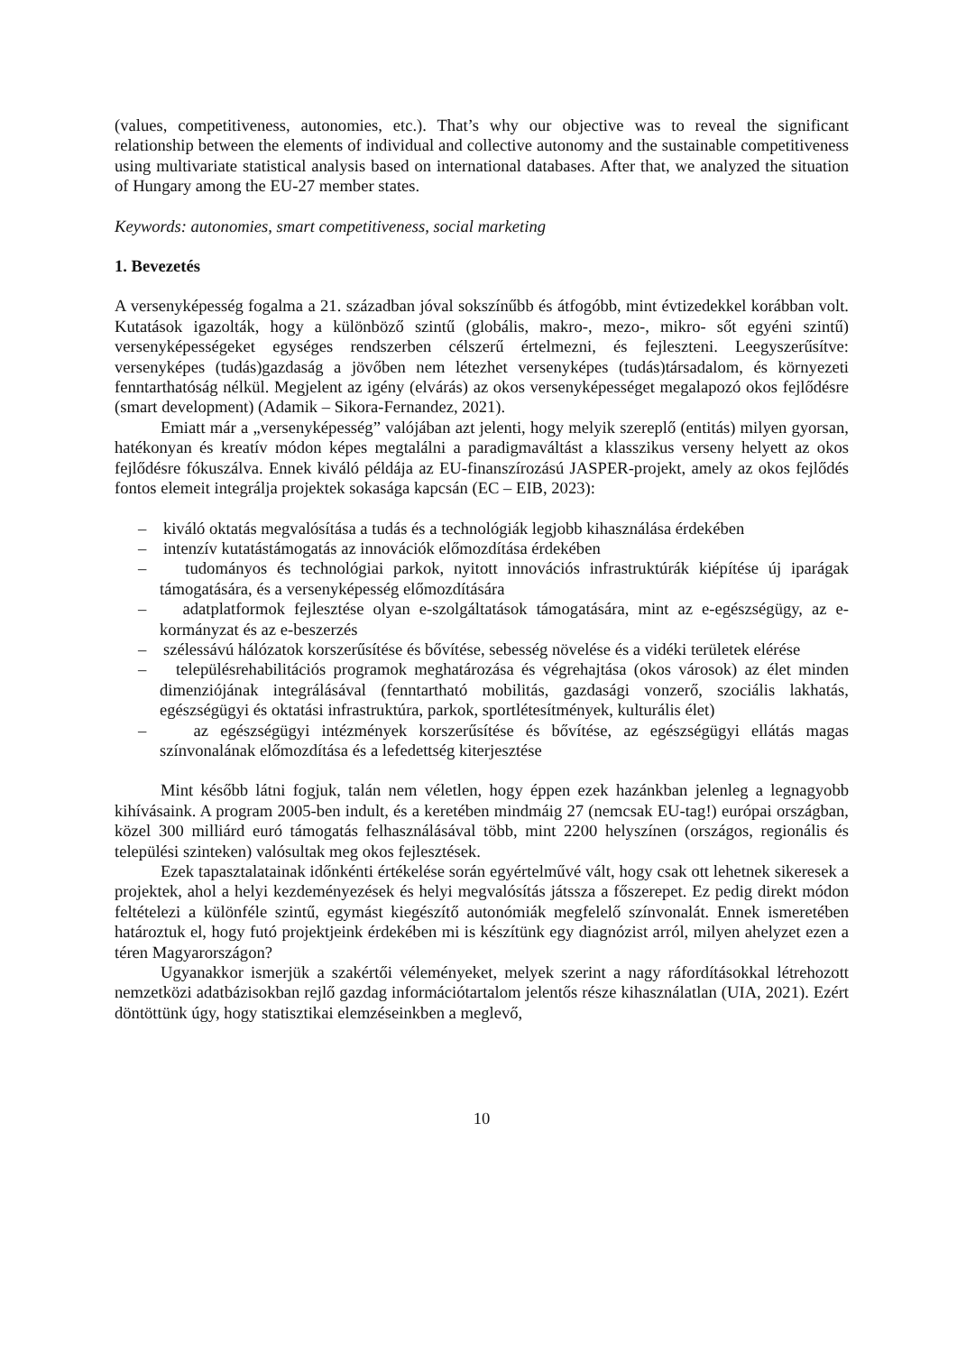(values, competitiveness, autonomies, etc.). That’s why our objective was to reveal the significant relationship between the elements of individual and collective autonomy and the sustainable competitiveness using multivariate statistical analysis based on international databases. After that, we analyzed the situation of Hungary among the EU-27 member states.
Keywords: autonomies, smart competitiveness, social marketing
1. Bevezetés
A versenyképesség fogalma a 21. században jóval sokszínűbb és átfogóbb, mint évtizedekkel korábban volt. Kutatások igazolták, hogy a különböző szintű (globális, makro-, mezo-, mikro- sőt egyéni szintű) versenyképességeket egységes rendszerben célszerű értelmezni, és fejleszteni. Leegyszerűsítve: versenyképes (tudás)gazdaság a jövőben nem létezhet versenyképes (tudás)társadalom, és környezeti fenntarthatóság nélkül. Megjelent az igény (elvárás) az okos versenyképességet megalapozó okos fejlődésre (smart development) (Adamik – Sikora-Fernandez, 2021).
Emiatt már a „versenyképesség” valójában azt jelenti, hogy melyik szereplő (entitás) milyen gyorsan, hatékonyan és kreatív módon képes megtalálni a paradigmaváltást a klasszikus verseny helyett az okos fejlődésre fókuszálva. Ennek kiváló példája az EU-finanszírozású JASPER-projekt, amely az okos fejlődés fontos elemeit integrálja projektek sokasága kapcsán (EC – EIB, 2023):
– kiváló oktatás megvalósítása a tudás és a technológiák legjobb kihasználása érdekében
– intenzív kutatástámogatás az innovációk előmozdítása érdekében
– tudományos és technológiai parkok, nyitott innovációs infrastruktúrák kiépítése új iparágak támogatására, és a versenyképesség előmozdítására
– adatplatformok fejlesztése olyan e-szolgáltatások támogatására, mint az e-egészségügy, az e-kormányzat és az e-beszerzés
– szélessávú hálózatok korszerűsítése és bővítése, sebesség növelése és a vidéki területek elérése
– településrehabilitációs programok meghatározása és végrehajtása (okos városok) az élet minden dimenziójának integrálásával (fenntartható mobilitás, gazdasági vonzerő, szociális lakhatás, egészségügyi és oktatási infrastruktúra, parkok, sportlétesítmények, kulturális élet)
– az egészségügyi intézmények korszerűsítése és bővítése, az egészségügyi ellátás magas színvonalának előmozdítása és a lefedettség kiterjesztése
Mint később látni fogjuk, talán nem véletlen, hogy éppen ezek hazánkban jelenleg a legnagyobb kihívásaink. A program 2005-ben indult, és a keretében mindmáig 27 (nemcsak EU-tag!) európai országban, közel 300 milliárd euró támogatás felhasználásával több, mint 2200 helyszínen (országos, regionális és települési szinteken) valósultak meg okos fejlesztések.
Ezek tapasztalatainak időnkénti értékelése során egyértelművé vált, hogy csak ott lehetnek sikeresek a projektek, ahol a helyi kezdeményezések és helyi megvalósítás játssza a főszerepet. Ez pedig direkt módon feltételezi a különféle szintű, egymást kiegészítő autonómiák megfelelő színvonalát. Ennek ismeretében határoztuk el, hogy futó projektjeink érdekében mi is készítünk egy diagnózist arról, milyen ahelyzet ezen a téren Magyarországon?
Ugyanakkor ismerjük a szakértői véleményeket, melyek szerint a nagy ráfordításokkal létrehozott nemzetközi adatbázisokban rejlő gazdag információtartalom jelentős része kihasználatlan (UIA, 2021). Ezért döntöttünk úgy, hogy statisztikai elemzéseinkben a meglevő,
10